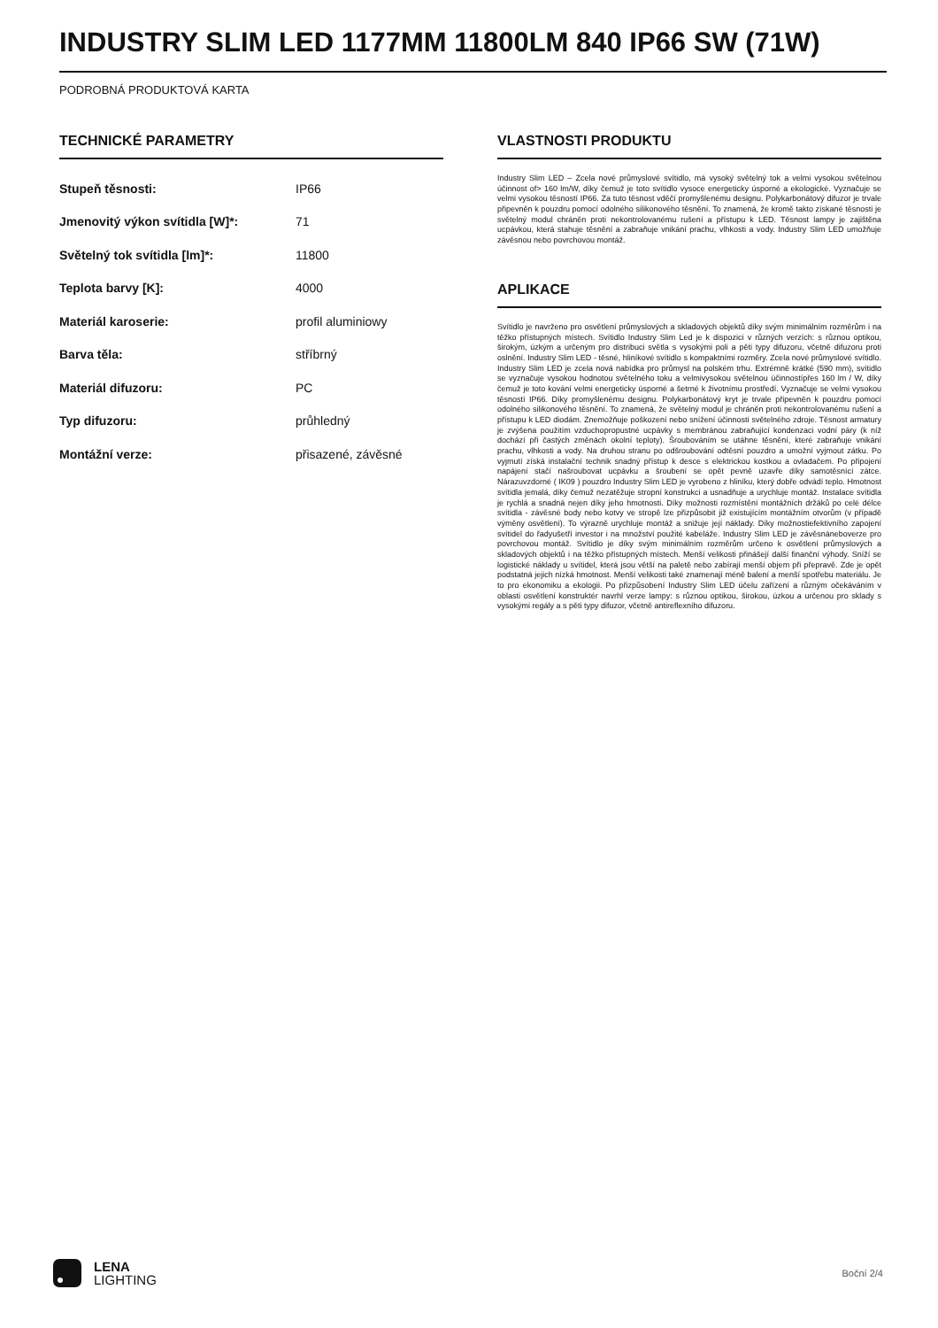INDUSTRY SLIM LED 1177MM 11800LM 840 IP66 SW (71W)
PODROBNÁ PRODUKTOVÁ KARTA
TECHNICKÉ PARAMETRY
| Stupeň těsnosti: | IP66 |
| Jmenovitý výkon svítidla [W]*: | 71 |
| Světelný tok svítidla [lm]*: | 11800 |
| Teplota barvy [K]: | 4000 |
| Materiál karoserie: | profil aluminiowy |
| Barva těla: | stříbrný |
| Materiál difuzoru: | PC |
| Typ difuzoru: | průhledný |
| Montážní verze: | přisazené, závěsné |
VLASTNOSTI PRODUKTU
Industry Slim LED – Zcela nové průmyslové svítidlo, má vysoký světelný tok a velmi vysokou světelnou účinnost of> 160 lm/W, díky čemuž je toto svítidlo vysoce energeticky úsporné a ekologické. Vyznačuje se velmi vysokou těsností IP66. Za tuto těsnost vděčí promyšlenému designu. Polykarbonátový difuzor je trvale připevněn k pouzdru pomocí odolného silikonového těsnění. To znamená, že kromě takto získané těsnosti je světelný modul chráněn proti nekontrolovanému rušení a přístupu k LED. Těsnost lampy je zajištěna ucpávkou, která stahuje těsnění a zabraňuje vnikání prachu, vlhkosti a vody. Industry Slim LED umožňuje závěsnou nebo povrchovou montáž.
APLIKACE
Svítidlo je navrženo pro osvětlení průmyslových a skladových objektů díky svým minimálním rozměrům i na těžko přístupných místech. Svítidlo Industry Slim Led je k dispozici v různých verzích: s různou optikou, širokým, úzkým a určeným pro distribuci světla s vysokými poli a pěti typy difuzoru, včetně difuzoru proti oslnění. Industry Slim LED - těsné, hliníkové svítidlo s kompaktními rozměry. Zcela nové průmyslové svítidlo. Industry Slim LED je zcela nová nabídka pro průmysl na polském trhu. Extrémně krátké (590 mm), svítidlo se vyznačuje vysokou hodnotou světelného toku a velmivysokou světelnou účinnostípřes 160 lm / W, díky čemuž je toto kování velmi energeticky úsporné a šetrné k životnímu prostředí. Vyznačuje se velmi vysokou těsností IP66. Díky promyšlenému designu. Polykarbonátový kryt je trvale připevněn k pouzdru pomocí odolného silikonového těsnění. To znamená, že světelný modul je chráněn proti nekontrolovanému rušení a přístupu k LED diodám. Znemožňuje poškození nebo snížení účinnosti světelného zdroje. Těsnost armatury je zvýšena použitím vzduchopropustné ucpávky s membránou zabraňující kondenzaci vodní páry (k níž dochází při častých změnách okolní teploty). Šroubováním se utáhne těsnění, které zabraňuje vnikání prachu, vlhkosti a vody. Na druhou stranu po odšroubování odtěsní pouzdro a umožní vyjmout zátku. Po vyjmutí získá instalační technik snadný přístup k desce s elektrickou kostkou a ovladačem. Po připojení napájení stačí našroubovat ucpávku a šroubení se opět pevně uzavře díky samotěsnící zátce. Nárazuvzdorné ( IK09 ) pouzdro Industry Slim LED je vyrobeno z hliníku, který dobře odvádí teplo. Hmotnost svítidla jemalá, díky čemuž nezatěžuje stropní konstrukci a usnadňuje a urychluje montáž. Instalace svítidla je rychlá a snadná nejen díky jeho hmotnosti. Díky možnosti rozmístění montážních držáků po celé délce svítidla - závěsné body nebo kotvy ve stropě lze přizpůsobit již existujícím montážním otvorům (v případě výměny osvětlení). To výrazně urychluje montáž a snižuje její náklady. Díky možnostiefektivního zapojení svítidel do řadyušetří investor i na množství použité kabeláže. Industry Slim LED je závěsnáneboverze pro povrchovou montáž. Svítidlo je díky svým minimálním rozměrům určeno k osvětlení průmyslových a skladových objektů i na těžko přístupných místech. Menší velikosti přinášejí další finanční výhody. Sníží se logistické náklady u svítidel, která jsou větší na paletě nebo zabírají menší objem při přepravě. Zde je opět podstatná jejich nízká hmotnost. Menší velikosti také znamenají méně balení a menší spotřebu materiálu. Je to pro ekonomiku a ekologii. Po přizpůsobení Industry Slim LED účelu zařízení a různým očekáváním v oblasti osvětlení konstruktér navrhl verze lampy: s různou optikou, širokou, úzkou a určenou pro sklady s vysokými regály a s pěti typy difuzor, včetně antireflexního difuzoru.
LENA
LIGHTING
Boční 2/4